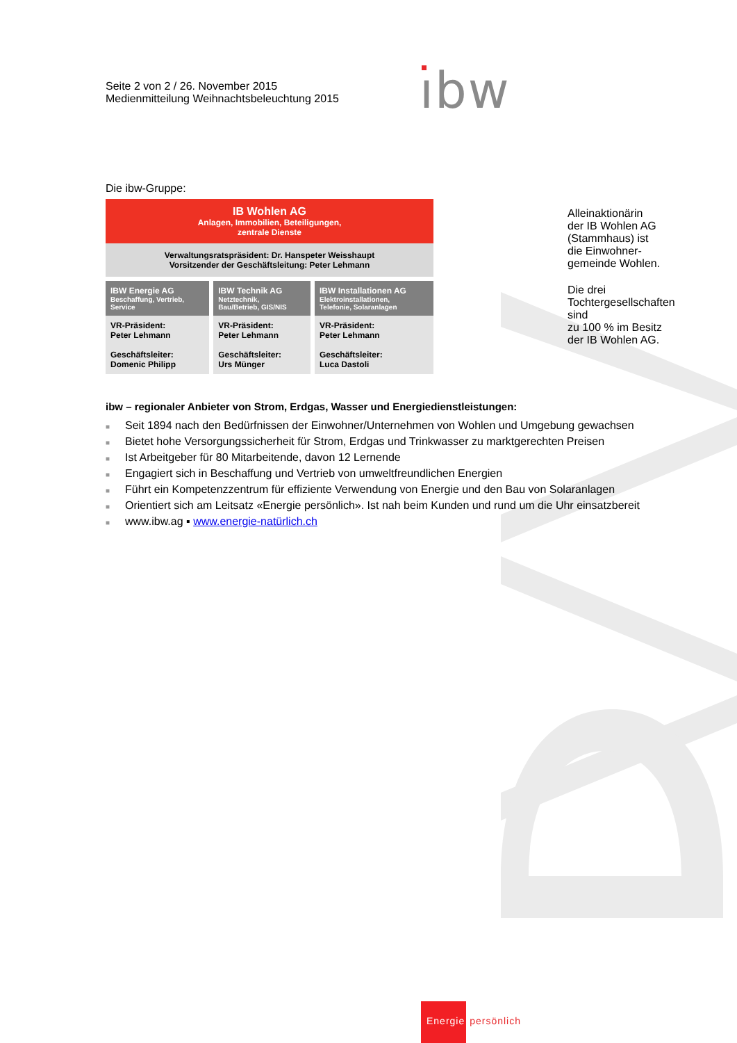Seite 2 von 2 / 26. November 2015
Medienmitteilung Weihnachtsbeleuchtung 2015
ıbw
Die ibw-Gruppe:
| IB Wohlen AG Anlagen, Immobilien, Beteiligungen, zentrale Dienste | | |
| Verwaltungsratspräsident: Dr. Hanspeter Weisshaupt Vorsitzender der Geschäftsleitung: Peter Lehmann | | |
| IBW Energie AG Beschaffung, Vertrieb, Service | IBW Technik AG Netztechnik, Bau/Betrieb, GIS/NIS | IBW Installationen AG Elektroinstallationen, Telefonie, Solaranlagen |
| VR-Präsident: Peter Lehmann Geschäftsleiter: Domenic Philipp | VR-Präsident: Peter Lehmann Geschäftsleiter: Urs Münger | VR-Präsident: Peter Lehmann Geschäftsleiter: Luca Dastoli |
Alleinaktionärin der IB Wohlen AG
(Stammhaus) ist die Einwohner-
gemeinde Wohlen.
Die drei Tochtergesellschaften sind
zu 100 % im Besitz der IB Wohlen AG.
ibw – regionaler Anbieter von Strom, Erdgas, Wasser und Energiedienstleistungen:
■ Seit 1894 nach den Bedürfnissen der Einwohner/Unternehmen von Wohlen und Umgebung gewachsen
■ Bietet hohe Versorgungssicherheit für Strom, Erdgas und Trinkwasser zu marktgerechten Preisen
■ Ist Arbeitgeber für 80 Mitarbeitende, davon 12 Lernende
■ Engagiert sich in Beschaffung und Vertrieb von umweltfreundlichen Energien
■ Führt ein Kompetenzzentrum für effiziente Verwendung von Energie und den Bau von Solaranlagen
■ Orientiert sich am Leitsatz «Energie persönlich». Ist nah beim Kunden und rund um die Uhr einsatzbereit
■ www.ibw.ag ▪ www.energie-natürlich.ch
Energie persönlich